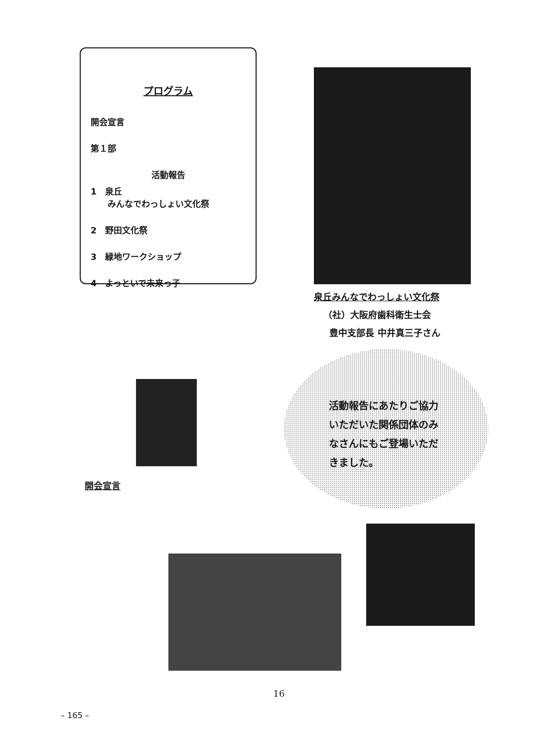プログラム
開会宣言
第１部
活動報告
1　泉丘
　　みんなでわっしょい文化祭
2　野田文化祭
3　緑地ワークショップ
4　よっといで未来っ子
泉丘みんなでわっしょい文化祭
（社）大阪府歯科衛生士会
豊中支部長 中井真三子さん
開会宣言
活動報告にあたりご協力
いただいた関係団体のみ
なさんにもご登場いただ
きました。
16
– 165 –